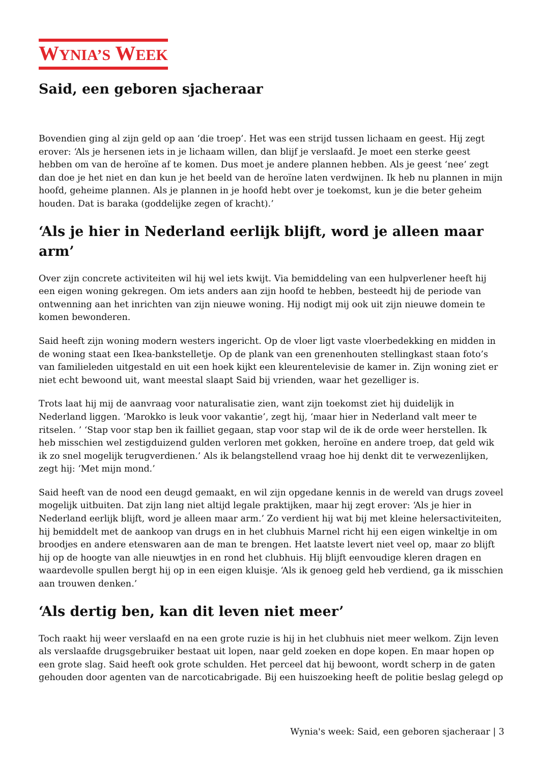WYNIA’S WEEK
Said, een geboren sjacheraar
Bovendien ging al zijn geld op aan ‘die troep’. Het was een strijd tussen lichaam en geest. Hij zegt erover: ‘Als je hersenen iets in je lichaam willen, dan blijf je verslaafd. Je moet een sterke geest hebben om van de heroïne af te komen. Dus moet je andere plannen hebben. Als je geest ‘nee’ zegt dan doe je het niet en dan kun je het beeld van de heroïne laten verdwijnen. Ik heb nu plannen in mijn hoofd, geheime plannen. Als je plannen in je hoofd hebt over je toekomst, kun je die beter geheim houden. Dat is baraka (goddelijke zegen of kracht).’
‘Als je hier in Nederland eerlijk blijft, word je alleen maar arm’
Over zijn concrete activiteiten wil hij wel iets kwijt. Via bemiddeling van een hulpverlener heeft hij een eigen woning gekregen. Om iets anders aan zijn hoofd te hebben, besteedt hij de periode van ontwenning aan het inrichten van zijn nieuwe woning. Hij nodigt mij ook uit zijn nieuwe domein te komen bewonderen.
Said heeft zijn woning modern westers ingericht. Op de vloer ligt vaste vloerbedekking en midden in de woning staat een Ikea-bankstelletje. Op de plank van een grenenhouten stellingkast staan foto’s van familieleden uitgestald en uit een hoek kijkt een kleurentelevisie de kamer in. Zijn woning ziet er niet echt bewoond uit, want meestal slaapt Said bij vrienden, waar het gezelliger is.
Trots laat hij mij de aanvraag voor naturalisatie zien, want zijn toekomst ziet hij duidelijk in Nederland liggen. ‘Marokko is leuk voor vakantie’, zegt hij, ‘maar hier in Nederland valt meer te ritselen. ’ ‘Stap voor stap ben ik failliet gegaan, stap voor stap wil de ik de orde weer herstellen. Ik heb misschien wel zestigduizend gulden verloren met gokken, heroïne en andere troep, dat geld wik ik zo snel mogelijk terugverdienen.’ Als ik belangstellend vraag hoe hij denkt dit te verwezenlijken, zegt hij: ‘Met mijn mond.’
Said heeft van de nood een deugd gemaakt, en wil zijn opgedane kennis in de wereld van drugs zoveel mogelijk uitbuiten. Dat zijn lang niet altijd legale praktijken, maar hij zegt erover: ‘Als je hier in Nederland eerlijk blijft, word je alleen maar arm.’ Zo verdient hij wat bij met kleine helersactiviteiten, hij bemiddelt met de aankoop van drugs en in het clubhuis Marnel richt hij een eigen winkeltje in om broodjes en andere etenswaren aan de man te brengen. Het laatste levert niet veel op, maar zo blijft hij op de hoogte van alle nieuwtjes in en rond het clubhuis. Hij blijft eenvoudige kleren dragen en waardevolle spullen bergt hij op in een eigen kluisje. ‘Als ik genoeg geld heb verdiend, ga ik misschien aan trouwen denken.’
‘Als dertig ben, kan dit leven niet meer’
Toch raakt hij weer verslaafd en na een grote ruzie is hij in het clubhuis niet meer welkom. Zijn leven als verslaafde drugsgebruiker bestaat uit lopen, naar geld zoeken en dope kopen. En maar hopen op een grote slag. Said heeft ook grote schulden. Het perceel dat hij bewoont, wordt scherp in de gaten gehouden door agenten van de narcoticabrigade. Bij een huiszoeking heeft de politie beslag gelegd op
Wynia's week: Said, een geboren sjacheraar | 3